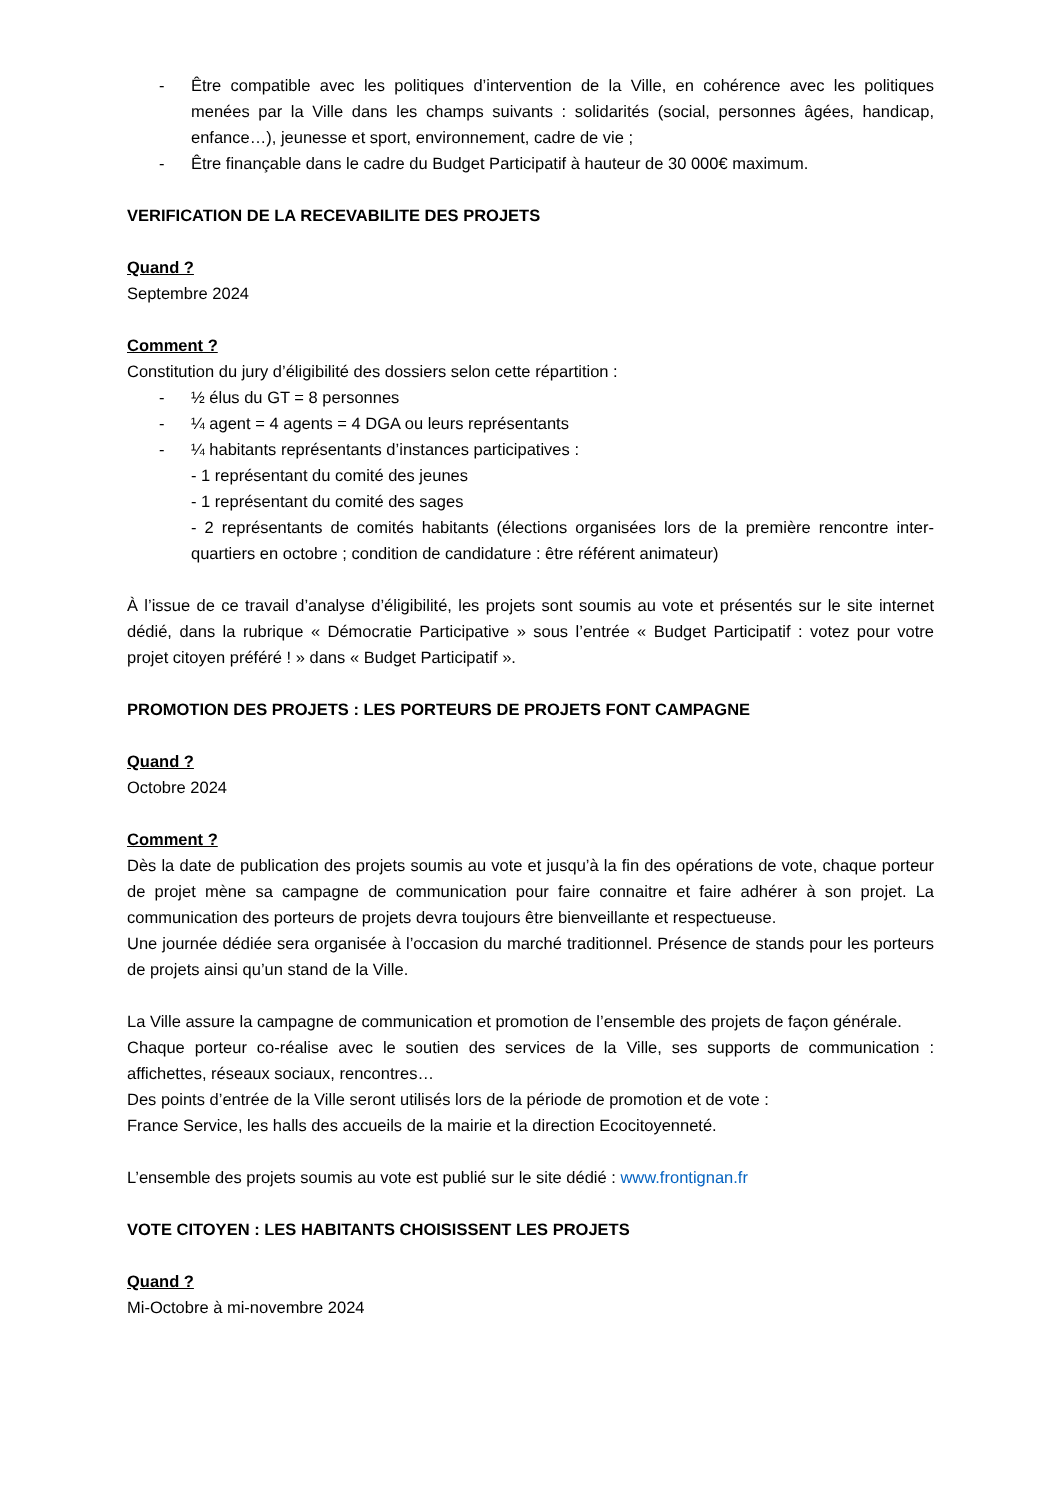- Être compatible avec les politiques d’intervention de la Ville, en cohérence avec les politiques menées par la Ville dans les champs suivants : solidarités (social, personnes âgées, handicap, enfance…), jeunesse et sport, environnement, cadre de vie ;
- Être finançable dans le cadre du Budget Participatif à hauteur de 30 000€ maximum.
VERIFICATION DE LA RECEVABILITE DES PROJETS
Quand ?
Septembre 2024
Comment ?
Constitution du jury d’éligibilité des dossiers selon cette répartition :
- ½ élus du GT = 8 personnes
- ¼ agent = 4 agents = 4 DGA ou leurs représentants
- ¼ habitants représentants d’instances participatives :
- 1 représentant du comité des jeunes
- 1 représentant du comité des sages
- 2 représentants de comités habitants (élections organisées lors de la première rencontre inter-quartiers en octobre ; condition de candidature : être référent animateur)
À l’issue de ce travail d’analyse d’éligibilité, les projets sont soumis au vote et présentés sur le site internet dédié, dans la rubrique « Démocratie Participative » sous l’entrée « Budget Participatif : votez pour votre projet citoyen préféré ! » dans « Budget Participatif ».
PROMOTION DES PROJETS : LES PORTEURS DE PROJETS FONT CAMPAGNE
Quand ?
Octobre 2024
Comment ?
Dès la date de publication des projets soumis au vote et jusqu’à la fin des opérations de vote, chaque porteur de projet mène sa campagne de communication pour faire connaitre et faire adhérer à son projet. La communication des porteurs de projets devra toujours être bienveillante et respectueuse.
Une journée dédiée sera organisée à l’occasion du marché traditionnel. Présence de stands pour les porteurs de projets ainsi qu’un stand de la Ville.
La Ville assure la campagne de communication et promotion de l’ensemble des projets de façon générale.
Chaque porteur co-réalise avec le soutien des services de la Ville, ses supports de communication : affichettes, réseaux sociaux, rencontres…
Des points d’entrée de la Ville seront utilisés lors de la période de promotion et de vote :
France Service, les halls des accueils de la mairie et la direction Ecocitoyenneté.
L’ensemble des projets soumis au vote est publié sur le site dédié : www.frontignan.fr
VOTE CITOYEN : LES HABITANTS CHOISISSENT LES PROJETS
Quand ?
Mi-Octobre à mi-novembre 2024